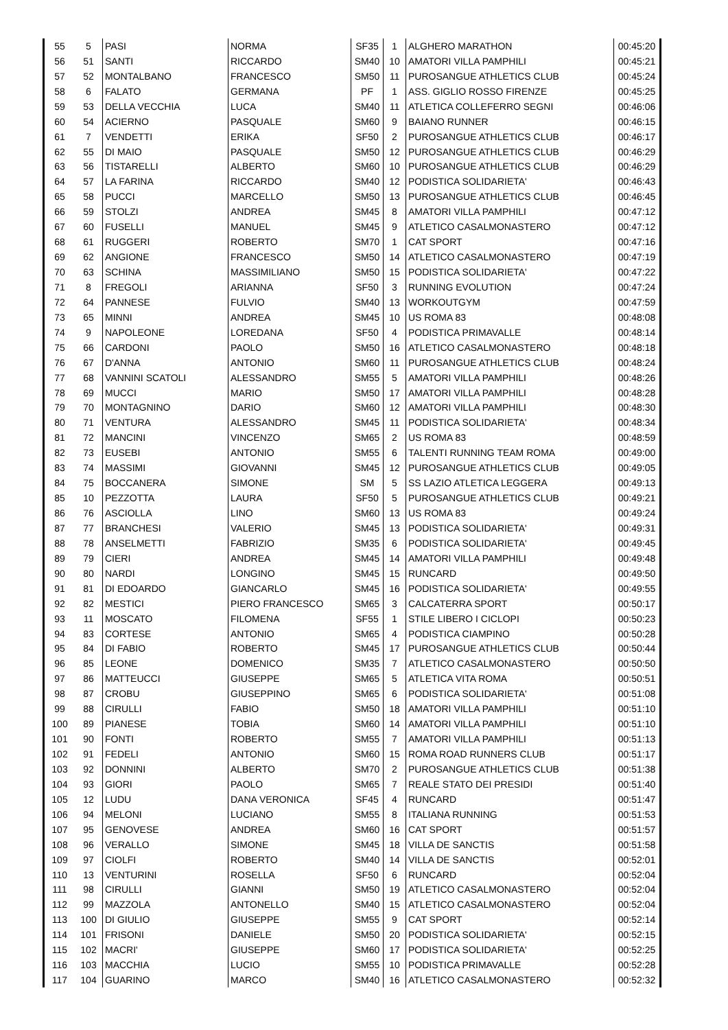| 55 | 5 | PASI | NORMA | SF35 | 1 | ALGHERO MARATHON | 00:45:20 |
| 56 | 51 | SANTI | RICCARDO | SM40 | 10 | AMATORI VILLA PAMPHILI | 00:45:21 |
| 57 | 52 | MONTALBANO | FRANCESCO | SM50 | 11 | PUROSANGUE ATHLETICS CLUB | 00:45:24 |
| 58 | 6 | FALATO | GERMANA | PF | 1 | ASS. GIGLIO ROSSO FIRENZE | 00:45:25 |
| 59 | 53 | DELLA VECCHIA | LUCA | SM40 | 11 | ATLETICA COLLEFERRO SEGNI | 00:46:06 |
| 60 | 54 | ACIERNO | PASQUALE | SM60 | 9 | BAIANO RUNNER | 00:46:15 |
| 61 | 7 | VENDETTI | ERIKA | SF50 | 2 | PUROSANGUE ATHLETICS CLUB | 00:46:17 |
| 62 | 55 | DI MAIO | PASQUALE | SM50 | 12 | PUROSANGUE ATHLETICS CLUB | 00:46:29 |
| 63 | 56 | TISTARELLI | ALBERTO | SM60 | 10 | PUROSANGUE ATHLETICS CLUB | 00:46:29 |
| 64 | 57 | LA FARINA | RICCARDO | SM40 | 12 | PODISTICA SOLIDARIETA' | 00:46:43 |
| 65 | 58 | PUCCI | MARCELLO | SM50 | 13 | PUROSANGUE ATHLETICS CLUB | 00:46:45 |
| 66 | 59 | STOLZI | ANDREA | SM45 | 8 | AMATORI VILLA PAMPHILI | 00:47:12 |
| 67 | 60 | FUSELLI | MANUEL | SM45 | 9 | ATLETICO CASALMONASTERO | 00:47:12 |
| 68 | 61 | RUGGERI | ROBERTO | SM70 | 1 | CAT SPORT | 00:47:16 |
| 69 | 62 | ANGIONE | FRANCESCO | SM50 | 14 | ATLETICO CASALMONASTERO | 00:47:19 |
| 70 | 63 | SCHINA | MASSIMILIANO | SM50 | 15 | PODISTICA SOLIDARIETA' | 00:47:22 |
| 71 | 8 | FREGOLI | ARIANNA | SF50 | 3 | RUNNING EVOLUTION | 00:47:24 |
| 72 | 64 | PANNESE | FULVIO | SM40 | 13 | WORKOUTGYM | 00:47:59 |
| 73 | 65 | MINNI | ANDREA | SM45 | 10 | US ROMA 83 | 00:48:08 |
| 74 | 9 | NAPOLEONE | LOREDANA | SF50 | 4 | PODISTICA PRIMAVALLE | 00:48:14 |
| 75 | 66 | CARDONI | PAOLO | SM50 | 16 | ATLETICO CASALMONASTERO | 00:48:18 |
| 76 | 67 | D'ANNA | ANTONIO | SM60 | 11 | PUROSANGUE ATHLETICS CLUB | 00:48:24 |
| 77 | 68 | VANNINI SCATOLI | ALESSANDRO | SM55 | 5 | AMATORI VILLA PAMPHILI | 00:48:26 |
| 78 | 69 | MUCCI | MARIO | SM50 | 17 | AMATORI VILLA PAMPHILI | 00:48:28 |
| 79 | 70 | MONTAGNINO | DARIO | SM60 | 12 | AMATORI VILLA PAMPHILI | 00:48:30 |
| 80 | 71 | VENTURA | ALESSANDRO | SM45 | 11 | PODISTICA SOLIDARIETA' | 00:48:34 |
| 81 | 72 | MANCINI | VINCENZO | SM65 | 2 | US ROMA 83 | 00:48:59 |
| 82 | 73 | EUSEBI | ANTONIO | SM55 | 6 | TALENTI RUNNING TEAM ROMA | 00:49:00 |
| 83 | 74 | MASSIMI | GIOVANNI | SM45 | 12 | PUROSANGUE ATHLETICS CLUB | 00:49:05 |
| 84 | 75 | BOCCANERA | SIMONE | SM | 5 | SS LAZIO ATLETICA LEGGERA | 00:49:13 |
| 85 | 10 | PEZZOTTA | LAURA | SF50 | 5 | PUROSANGUE ATHLETICS CLUB | 00:49:21 |
| 86 | 76 | ASCIOLLA | LINO | SM60 | 13 | US ROMA 83 | 00:49:24 |
| 87 | 77 | BRANCHESI | VALERIO | SM45 | 13 | PODISTICA SOLIDARIETA' | 00:49:31 |
| 88 | 78 | ANSELMETTI | FABRIZIO | SM35 | 6 | PODISTICA SOLIDARIETA' | 00:49:45 |
| 89 | 79 | CIERI | ANDREA | SM45 | 14 | AMATORI VILLA PAMPHILI | 00:49:48 |
| 90 | 80 | NARDI | LONGINO | SM45 | 15 | RUNCARD | 00:49:50 |
| 91 | 81 | DI EDOARDO | GIANCARLO | SM45 | 16 | PODISTICA SOLIDARIETA' | 00:49:55 |
| 92 | 82 | MESTICI | PIERO FRANCESCO | SM65 | 3 | CALCATERRA SPORT | 00:50:17 |
| 93 | 11 | MOSCATO | FILOMENA | SF55 | 1 | STILE LIBERO I CICLOPI | 00:50:23 |
| 94 | 83 | CORTESE | ANTONIO | SM65 | 4 | PODISTICA CIAMPINO | 00:50:28 |
| 95 | 84 | DI FABIO | ROBERTO | SM45 | 17 | PUROSANGUE ATHLETICS CLUB | 00:50:44 |
| 96 | 85 | LEONE | DOMENICO | SM35 | 7 | ATLETICO CASALMONASTERO | 00:50:50 |
| 97 | 86 | MATTEUCCI | GIUSEPPE | SM65 | 5 | ATLETICA VITA ROMA | 00:50:51 |
| 98 | 87 | CROBU | GIUSEPPINO | SM65 | 6 | PODISTICA SOLIDARIETA' | 00:51:08 |
| 99 | 88 | CIRULLI | FABIO | SM50 | 18 | AMATORI VILLA PAMPHILI | 00:51:10 |
| 100 | 89 | PIANESE | TOBIA | SM60 | 14 | AMATORI VILLA PAMPHILI | 00:51:10 |
| 101 | 90 | FONTI | ROBERTO | SM55 | 7 | AMATORI VILLA PAMPHILI | 00:51:13 |
| 102 | 91 | FEDELI | ANTONIO | SM60 | 15 | ROMA ROAD RUNNERS CLUB | 00:51:17 |
| 103 | 92 | DONNINI | ALBERTO | SM70 | 2 | PUROSANGUE ATHLETICS CLUB | 00:51:38 |
| 104 | 93 | GIORI | PAOLO | SM65 | 7 | REALE STATO DEI PRESIDI | 00:51:40 |
| 105 | 12 | LUDU | DANA VERONICA | SF45 | 4 | RUNCARD | 00:51:47 |
| 106 | 94 | MELONI | LUCIANO | SM55 | 8 | ITALIANA RUNNING | 00:51:53 |
| 107 | 95 | GENOVESE | ANDREA | SM60 | 16 | CAT SPORT | 00:51:57 |
| 108 | 96 | VERALLO | SIMONE | SM45 | 18 | VILLA DE SANCTIS | 00:51:58 |
| 109 | 97 | CIOLFI | ROBERTO | SM40 | 14 | VILLA DE SANCTIS | 00:52:01 |
| 110 | 13 | VENTURINI | ROSELLA | SF50 | 6 | RUNCARD | 00:52:04 |
| 111 | 98 | CIRULLI | GIANNI | SM50 | 19 | ATLETICO CASALMONASTERO | 00:52:04 |
| 112 | 99 | MAZZOLA | ANTONELLO | SM40 | 15 | ATLETICO CASALMONASTERO | 00:52:04 |
| 113 | 100 | DI GIULIO | GIUSEPPE | SM55 | 9 | CAT SPORT | 00:52:14 |
| 114 | 101 | FRISONI | DANIELE | SM50 | 20 | PODISTICA SOLIDARIETA' | 00:52:15 |
| 115 | 102 | MACRI' | GIUSEPPE | SM60 | 17 | PODISTICA SOLIDARIETA' | 00:52:25 |
| 116 | 103 | MACCHIA | LUCIO | SM55 | 10 | PODISTICA PRIMAVALLE | 00:52:28 |
| 117 | 104 | GUARINO | MARCO | SM40 | 16 | ATLETICO CASALMONASTERO | 00:52:32 |